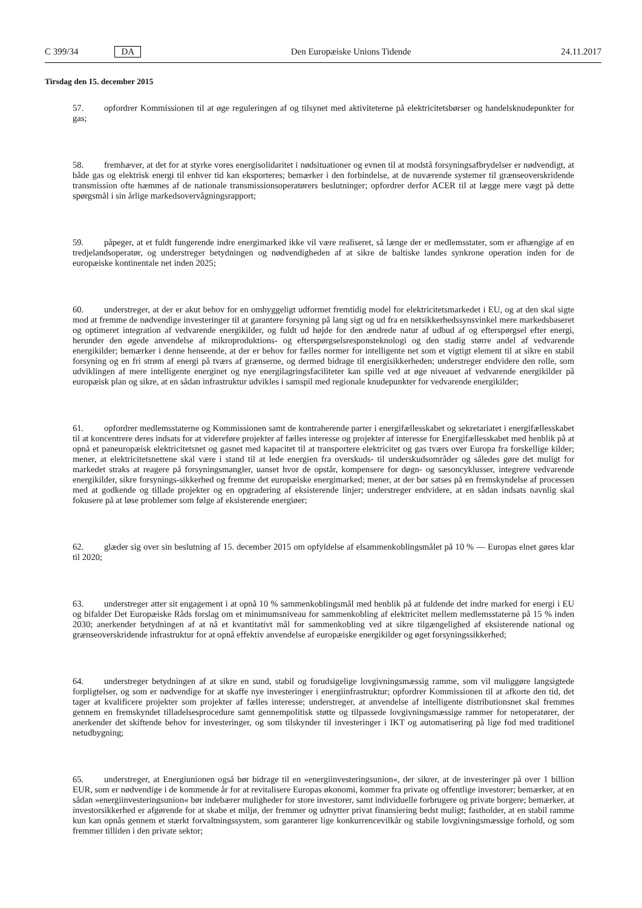C 399/34 DA Den Europæiske Unions Tidende 24.11.2017
Tirsdag den 15. december 2015
57. opfordrer Kommissionen til at øge reguleringen af og tilsynet med aktiviteterne på elektricitetsbørser og handelsknudepunkter for gas;
58. fremhæver, at det for at styrke vores energisolidaritet i nødsituationer og evnen til at modstå forsyningsafbrydelser er nødvendigt, at både gas og elektrisk energi til enhver tid kan eksporteres; bemærker i den forbindelse, at de nuværende systemer til grænseoverskridende transmission ofte hæmmes af de nationale transmissionsoperatørers beslutninger; opfordrer derfor ACER til at lægge mere vægt på dette spørgsmål i sin årlige markedsovervågningsrapport;
59. påpeger, at et fuldt fungerende indre energimarked ikke vil være realiseret, så længe der er medlemsstater, som er afhængige af en tredjelandsoperatør, og understreger betydningen og nødvendigheden af at sikre de baltiske landes synkrone operation inden for de europæiske kontinentale net inden 2025;
60. understreger, at der er akut behov for en omhyggeligt udformet fremtidig model for elektricitetsmarkedet i EU, og at den skal sigte mod at fremme de nødvendige investeringer til at garantere forsyning på lang sigt og ud fra en netsikkerhedssynsvinkel mere markedsbaseret og optimeret integration af vedvarende energikilder, og fuldt ud højde for den ændrede natur af udbud af og efterspørgsel efter energi, herunder den øgede anvendelse af mikroproduktions- og efterspørgselsresponsteknologi og den stadig større andel af vedvarende energikilder; bemærker i denne henseende, at der er behov for fælles normer for intelligente net som et vigtigt element til at sikre en stabil forsyning og en fri strøm af energi på tværs af grænserne, og dermed bidrage til energisikkerheden; understreger endvidere den rolle, som udviklingen af mere intelligente energinet og nye energilagringsfaciliteter kan spille ved at øge niveauet af vedvarende energikilder på europæisk plan og sikre, at en sådan infrastruktur udvikles i samspil med regionale knudepunkter for vedvarende energikilder;
61. opfordrer medlemsstaterne og Kommissionen samt de kontraherende parter i energifællesskabet og sekretariatet i energifællesskabet til at koncentrere deres indsats for at videreføre projekter af fælles interesse og projekter af interesse for Energifællesskabet med henblik på at opnå et paneuropæisk elektricitetsnet og gasnet med kapacitet til at transportere elektricitet og gas tværs over Europa fra forskellige kilder; mener, at elektricitetsnettene skal være i stand til at lede energien fra overskuds- til underskudsområder og således gøre det muligt for markedet straks at reagere på forsyningsmangler, uanset hvor de opstår, kompensere for døgn- og sæsoncyklusser, integrere vedvarende energikilder, sikre forsynings-sikkerhed og fremme det europæiske energimarked; mener, at der bør satses på en fremskyndelse af processen med at godkende og tillade projekter og en opgradering af eksisterende linjer; understreger endvidere, at en sådan indsats navnlig skal fokusere på at løse problemer som følge af eksisterende energiøer;
62. glæder sig over sin beslutning af 15. december 2015 om opfyldelse af elsammenkoblingsmålet på 10 % — Europas elnet gøres klar til 2020;
63. understreger atter sit engagement i at opnå 10 % sammenkoblingsmål med henblik på at fuldende det indre marked for energi i EU og bifalder Det Europæiske Råds forslag om et minimumsniveau for sammenkobling af elektricitet mellem medlemsstaterne på 15 % inden 2030; anerkender betydningen af at nå et kvantitativt mål for sammenkobling ved at sikre tilgængelighed af eksisterende national og grænseoverskridende infrastruktur for at opnå effektiv anvendelse af europæiske energikilder og øget forsyningssikkerhed;
64. understreger betydningen af at sikre en sund, stabil og forudsigelige lovgivningsmæssig ramme, som vil muliggøre langsigtede forpligtelser, og som er nødvendige for at skaffe nye investeringer i energiinfrastruktur; opfordrer Kommissionen til at afkorte den tid, det tager at kvalificere projekter som projekter af fælles interesse; understreger, at anvendelse af intelligente distributionsnet skal fremmes gennem en fremskyndet tilladelsesprocedure samt gennempolitisk støtte og tilpassede lovgivningsmæssige rammer for netoperatører, der anerkender det skiftende behov for investeringer, og som tilskynder til investeringer i IKT og automatisering på lige fod med traditionel netudbygning;
65. understreger, at Energiunionen også bør bidrage til en »energiinvesteringsunion«, der sikrer, at de investeringer på over 1 billion EUR, som er nødvendige i de kommende år for at revitalisere Europas økonomi, kommer fra private og offentlige investorer; bemærker, at en sådan »energiinvesteringsunion« bør indebærer muligheder for store investorer, samt individuelle forbrugere og private borgere; bemærker, at investorsikkerhed er afgørende for at skabe et miljø, der fremmer og udnytter privat finansiering bedst muligt; fastholder, at en stabil ramme kun kan opnås gennem et stærkt forvaltningssystem, som garanterer lige konkurrencevilkår og stabile lovgivningsmæssige forhold, og som fremmer tilliden i den private sektor;